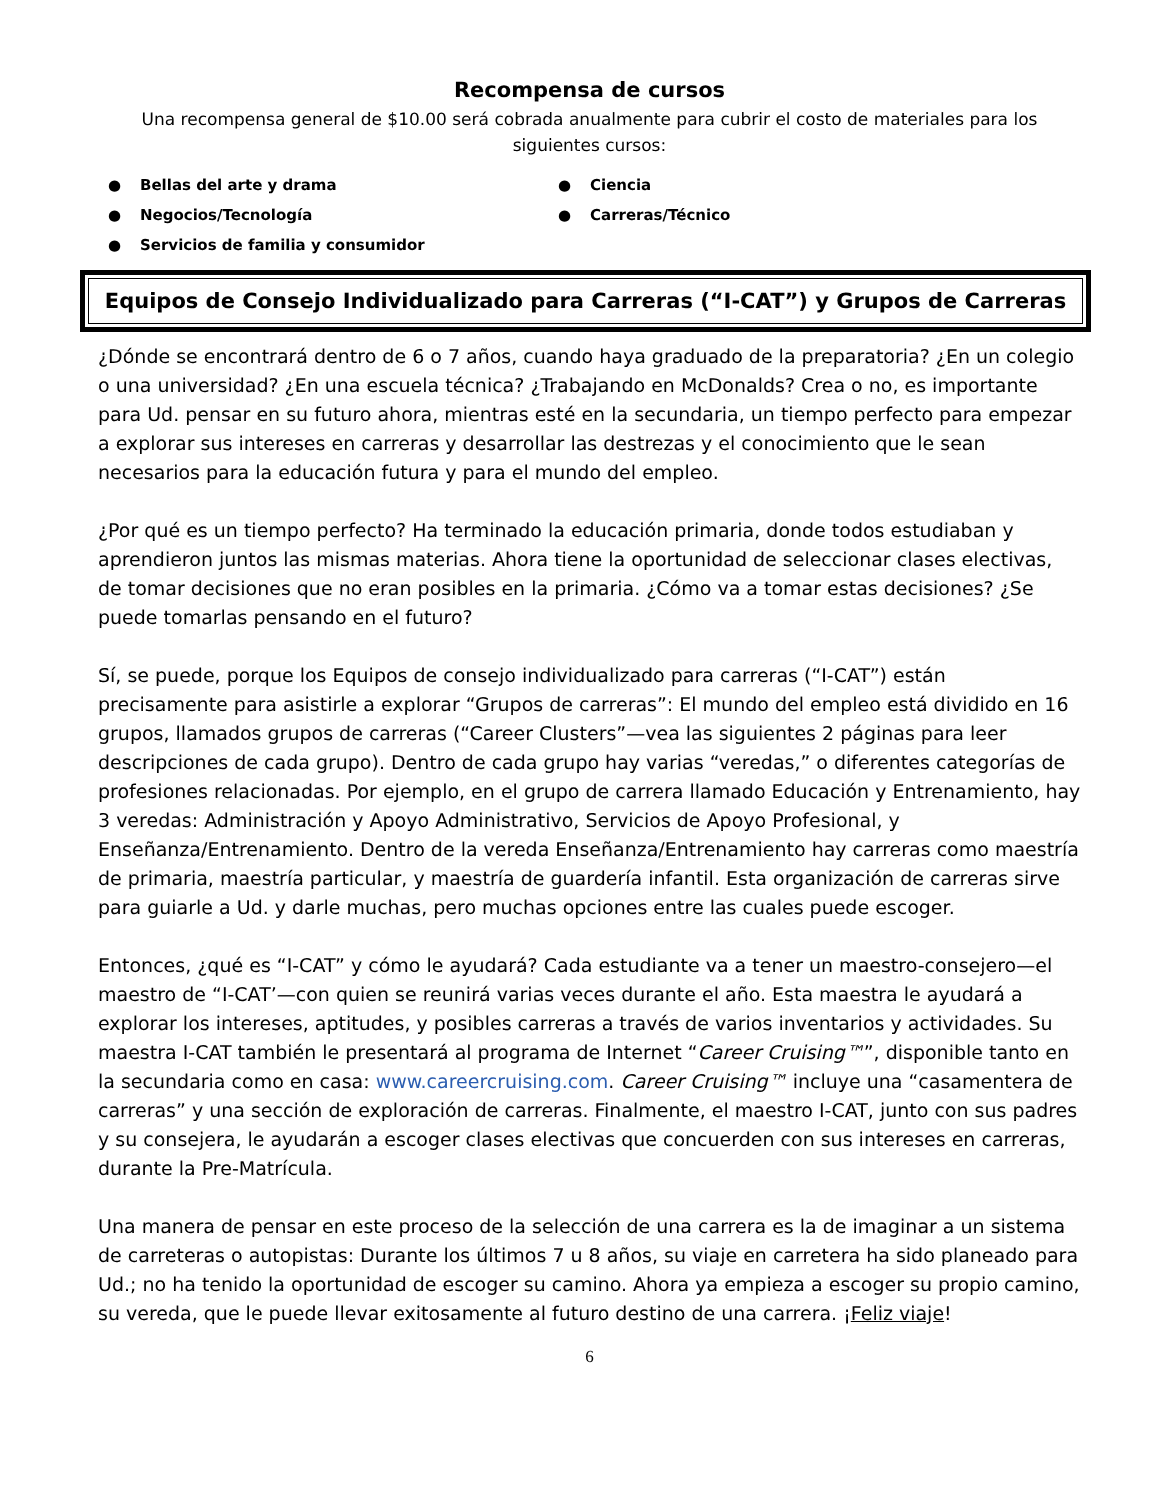Recompensa de cursos
Una recompensa general de $10.00 será cobrada anualmente para cubrir el costo de materiales para los siguientes cursos:
● Bellas del arte y drama
● Ciencia
● Negocios/Tecnología
● Carreras/Técnico
● Servicios de familia y consumidor
Equipos de Consejo Individualizado para Carreras (“I-CAT”) y Grupos de Carreras
¿Dónde se encontrará dentro de 6 o 7 años, cuando haya graduado de la preparatoria? ¿En un colegio o una universidad? ¿En una escuela técnica? ¿Trabajando en McDonalds? Crea o no, es importante para Ud. pensar en su futuro ahora, mientras esté en la secundaria, un tiempo perfecto para empezar a explorar sus intereses en carreras y desarrollar las destrezas y el conocimiento que le sean necesarios para la educación futura y para el mundo del empleo.
¿Por qué es un tiempo perfecto? Ha terminado la educación primaria, donde todos estudiaban y aprendieron juntos las mismas materias. Ahora tiene la oportunidad de seleccionar clases electivas, de tomar decisiones que no eran posibles en la primaria. ¿Cómo va a tomar estas decisiones? ¿Se puede tomarlas pensando en el futuro?
Sí, se puede, porque los Equipos de consejo individualizado para carreras (“I-CAT”) están precisamente para asistirle a explorar “Grupos de carreras”: El mundo del empleo está dividido en 16 grupos, llamados grupos de carreras (“Career Clusters”—vea las siguientes 2 páginas para leer descripciones de cada grupo). Dentro de cada grupo hay varias “veredas,” o diferentes categorías de profesiones relacionadas. Por ejemplo, en el grupo de carrera llamado Educación y Entrenamiento, hay 3 veredas: Administración y Apoyo Administrativo, Servicios de Apoyo Profesional, y Enseñanza/Entrenamiento. Dentro de la vereda Enseñanza/Entrenamiento hay carreras como maestría de primaria, maestría particular, y maestría de guardería infantil. Esta organización de carreras sirve para guiarle a Ud. y darle muchas, pero muchas opciones entre las cuales puede escoger.
Entonces, ¿qué es “I-CAT” y cómo le ayudará? Cada estudiante va a tener un maestro-consejero—el maestro de “I-CAT’—con quien se reunirá varias veces durante el año. Esta maestra le ayudará a explorar los intereses, aptitudes, y posibles carreras a través de varios inventarios y actividades. Su maestra I-CAT también le presentará al programa de Internet “Career Cruising™”, disponible tanto en la secundaria como en casa: www.careercruising.com. Career Cruising™ incluye una “casamentera de carreras” y una sección de exploración de carreras. Finalmente, el maestro I-CAT, junto con sus padres y su consejera, le ayudarán a escoger clases electivas que concuerden con sus intereses en carreras, durante la Pre-Matrícula.
Una manera de pensar en este proceso de la selección de una carrera es la de imaginar a un sistema de carreteras o autopistas: Durante los últimos 7 u 8 años, su viaje en carretera ha sido planeado para Ud.; no ha tenido la oportunidad de escoger su camino. Ahora ya empieza a escoger su propio camino, su vereda, que le puede llevar exitosamente al futuro destino de una carrera. ¡Feliz viaje!
6